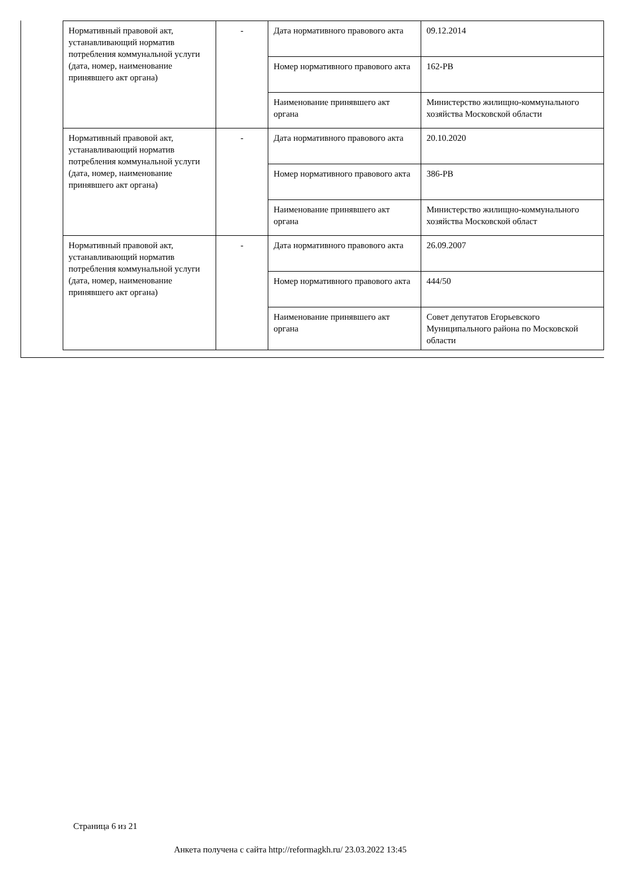| Нормативный правовой акт, устанавливающий норматив потребления коммунальной услуги (дата, номер, наименование принявшего акт органа) | - | Дата нормативного правового акта | 09.12.2014 |
| | | Номер нормативного правового акта | 162-РВ |
| | | Наименование принявшего акт органа | Министерство жилищно-коммунального хозяйства Московской области |
| Нормативный правовой акт, устанавливающий норматив потребления коммунальной услуги (дата, номер, наименование принявшего акт органа) | - | Дата нормативного правового акта | 20.10.2020 |
| | | Номер нормативного правового акта | 386-РВ |
| | | Наименование принявшего акт органа | Министерство жилищно-коммунального хозяйства Московской област |
| Нормативный правовой акт, устанавливающий норматив потребления коммунальной услуги (дата, номер, наименование принявшего акт органа) | - | Дата нормативного правового акта | 26.09.2007 |
| | | Номер нормативного правового акта | 444/50 |
| | | Наименование принявшего акт органа | Совет депутатов Егорьевского Муниципального района по Московской области |
Страница 6 из 21
Анкета получена с сайта http://reformagkh.ru/ 23.03.2022 13:45